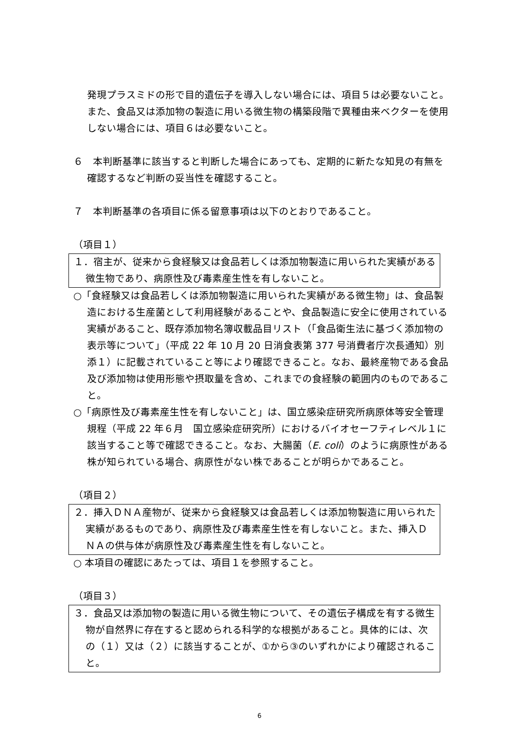発現プラスミドの形で目的遺伝子を導入しない場合には、項目５は必要ないこと。また、食品又は添加物の製造に用いる微生物の構築段階で異種由来ベクターを使用しない場合には、項目６は必要ないこと。
６　本判断基準に該当すると判断した場合にあっても、定期的に新たな知見の有無を確認するなど判断の妥当性を確認すること。
７　本判断基準の各項目に係る留意事項は以下のとおりであること。
（項目１）
１．宿主が、従来から食経験又は食品若しくは添加物製造に用いられた実績がある微生物であり、病原性及び毒素産生性を有しないこと。
○「食経験又は食品若しくは添加物製造に用いられた実績がある微生物」は、食品製造における生産菌として利用経験があることや、食品製造に安全に使用されている実績があること、既存添加物名簿収載品目リスト（「食品衛生法に基づく添加物の表示等について」（平成 22 年 10 月 20 日消食表第 377 号消費者庁次長通知）別添１）に記載されていること等により確認できること。なお、最終産物である食品及び添加物は使用形態や摂取量を含め、これまでの食経験の範囲内のものであること。
○「病原性及び毒素産生性を有しないこと」は、国立感染症研究所病原体等安全管理規程（平成 22 年６月　国立感染症研究所）におけるバイオセーフティレベル１に該当すること等で確認できること。なお、大腸菌（E. coli）のように病原性がある株が知られている場合、病原性がない株であることが明らかであること。
（項目２）
２．挿入ＤＮＡ産物が、従来から食経験又は食品若しくは添加物製造に用いられた実績があるものであり、病原性及び毒素産生性を有しないこと。また、挿入ＤＮＡの供与体が病原性及び毒素産生性を有しないこと。
○ 本項目の確認にあたっては、項目１を参照すること。
（項目３）
３．食品又は添加物の製造に用いる微生物について、その遺伝子構成を有する微生物が自然界に存在すると認められる科学的な根拠があること。具体的には、次の（１）又は（２）に該当することが、①から③のいずれかにより確認されること。
6